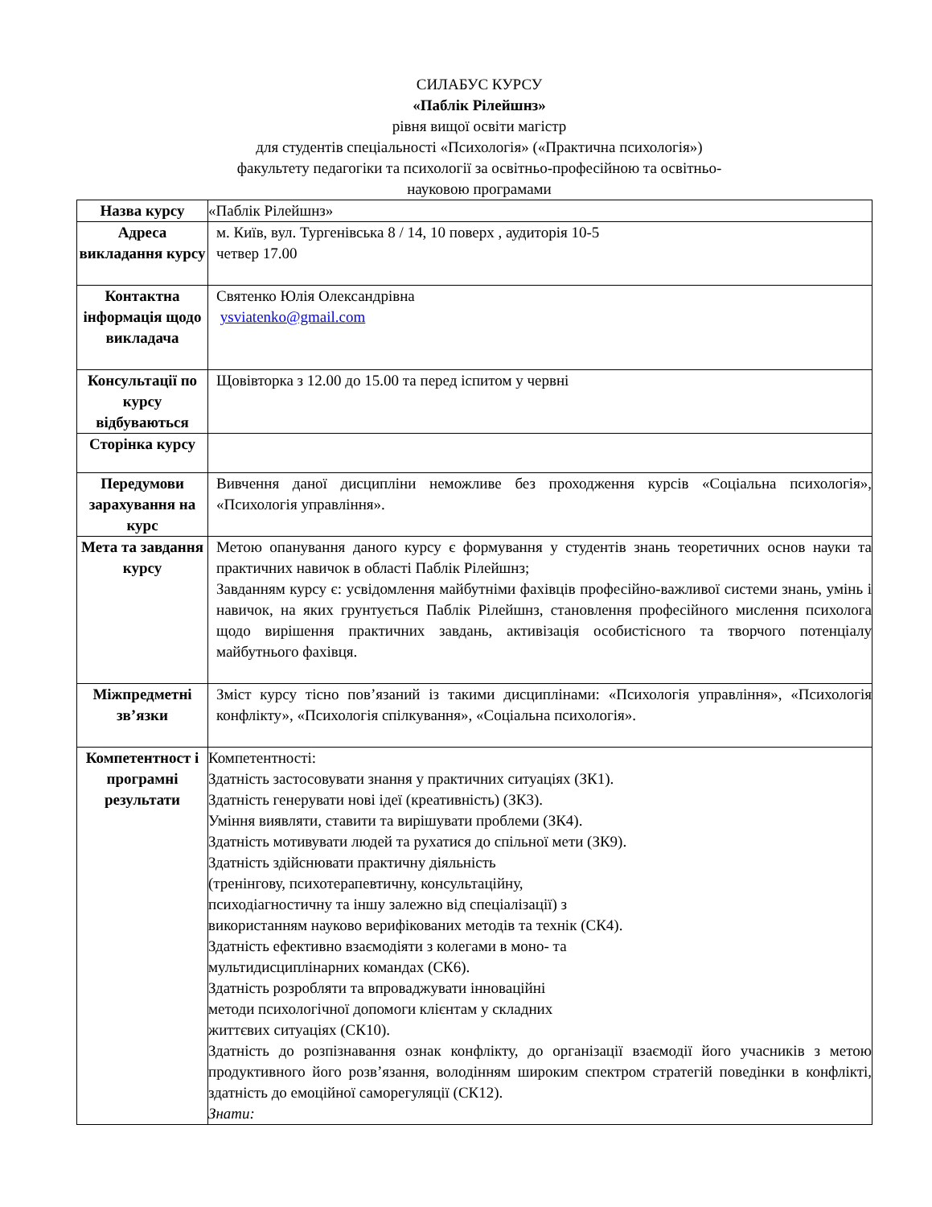СИЛАБУС КУРСУ
«Паблік Рілейшнз»
рівня вищої освіти магістр
для студентів спеціальності «Психологія» («Практична психологія»)
факультету педагогіки та психології за освітньо-професійною та освітньо-
науковою програмами
| Назва курсу | «Паблік Рілейшнз» |
| Адреса викладання курсу | м. Київ, вул. Тургенівська 8 / 14, 10 поверх , аудиторія 10-5 четвер 17.00 |
| Контактна інформація щодо викладача | Святенко Юлія Олександрівна ysviatenko@gmail.com |
| Консультації по курсу відбуваються | Щовівторка з 12.00 до 15.00 та перед іспитом у червні |
| Сторінка курсу | |
| Передумови зарахування на курс | Вивчення даної дисципліни неможливе без проходження курсів «Соціальна психологія», «Психологія управління». |
| Мета та завдання курсу | Метою опанування даного курсу є формування у студентів знань теоретичних основ науки та практичних навичок в області Паблік Рілейшнз; Завданням курсу є: усвідомлення майбутніми фахівців професійно-важливої системи знань, умінь і навичок, на яких грунтується Паблік Рілейшнз, становлення професійного мислення психолога щодо вирішення практичних завдань, активізація особистісного та творчого потенціалу майбутнього фахівця. |
| Міжпредметні зв’язки | Зміст курсу тісно пов’язаний із такими дисциплінами: «Психологія управління», «Психологія конфлікту», «Психологія спілкування», «Соціальна психологія». |
| Компетентност і програмні результати | Компетентності: Здатність застосовувати знання у практичних ситуаціях (ЗК1). Здатність генерувати нові ідеї (креативність) (ЗК3). Уміння виявляти, ставити та вирішувати проблеми (ЗК4). Здатність мотивувати людей та рухатися до спільної мети (ЗК9). Здатність здійснювати практичну діяльність (тренінгову, психотерапевтичну, консультаційну, психодіагностичну та іншу залежно від спеціалізації) з використанням науково верифікованих методів та технік (СК4). Здатність ефективно взаємодіяти з колегами в моно- та мультидисциплінарних командах (СК6). Здатність розробляти та впроваджувати інноваційні методи психологічної допомоги клієнтам у складних життєвих ситуаціях (СК10). Здатність до розпізнавання ознак конфлікту, до організації взаємодії його учасників з метою продуктивного його розв’язання, володінням широким спектром стратегій поведінки в конфлікті, здатність до емоційної саморегуляції (СК12). Знати: |